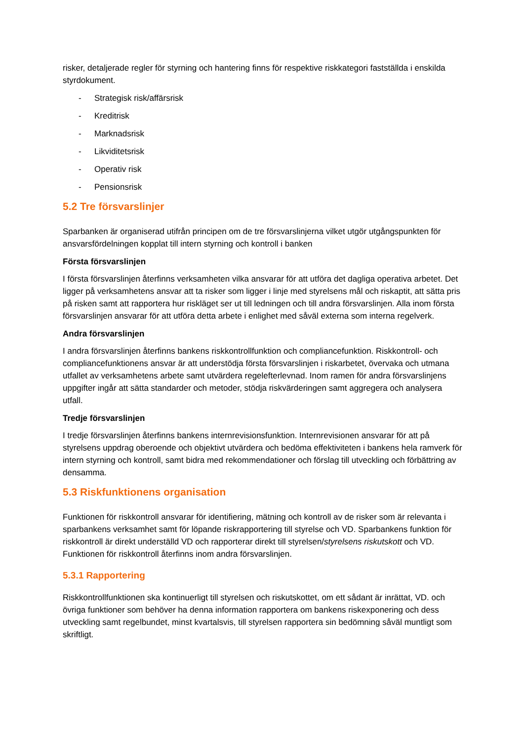risker, detaljerade regler för styrning och hantering finns för respektive riskkategori fastställda i enskilda styrdokument.
- Strategisk risk/affärsrisk
- Kreditrisk
- Marknadsrisk
- Likviditetsrisk
- Operativ risk
- Pensionsrisk
5.2 Tre försvarslinjer
Sparbanken är organiserad utifrån principen om de tre försvarslinjerna vilket utgör utgångspunkten för ansvarsfördelningen kopplat till intern styrning och kontroll i banken
Första försvarslinjen
I första försvarslinjen återfinns verksamheten vilka ansvarar för att utföra det dagliga operativa arbetet. Det ligger på verksamhetens ansvar att ta risker som ligger i linje med styrelsens mål och riskaptit, att sätta pris på risken samt att rapportera hur riskläget ser ut till ledningen och till andra försvarslinjen. Alla inom första försvarslinjen ansvarar för att utföra detta arbete i enlighet med såväl externa som interna regelverk.
Andra försvarslinjen
I andra försvarslinjen återfinns bankens riskkontrollfunktion och compliancefunktion. Riskkontroll- och compliancefunktionens ansvar är att understödja första försvarslinjen i riskarbetet, övervaka och utmana utfallet av verksamhetens arbete samt utvärdera regelefterlevnad. Inom ramen för andra försvarslinjens uppgifter ingår att sätta standarder och metoder, stödja riskvärderingen samt aggregera och analysera utfall.
Tredje försvarslinjen
I tredje försvarslinjen återfinns bankens internrevisionsfunktion. Internrevisionen ansvarar för att på styrelsens uppdrag oberoende och objektivt utvärdera och bedöma effektiviteten i bankens hela ramverk för intern styrning och kontroll, samt bidra med rekommendationer och förslag till utveckling och förbättring av densamma.
5.3 Riskfunktionens organisation
Funktionen för riskkontroll ansvarar för identifiering, mätning och kontroll av de risker som är relevanta i sparbankens verksamhet samt för löpande riskrapportering till styrelse och VD. Sparbankens funktion för riskkontroll är direkt underställd VD och rapporterar direkt till styrelsen/styrelsens riskutskott och VD. Funktionen för riskkontroll återfinns inom andra försvarslinjen.
5.3.1 Rapportering
Riskkontrollfunktionen ska kontinuerligt till styrelsen och riskutskottet, om ett sådant är inrättat, VD. och övriga funktioner som behöver ha denna information rapportera om bankens riskexponering och dess utveckling samt regelbundet, minst kvartalsvis, till styrelsen rapportera sin bedömning såväl muntligt som skriftligt.